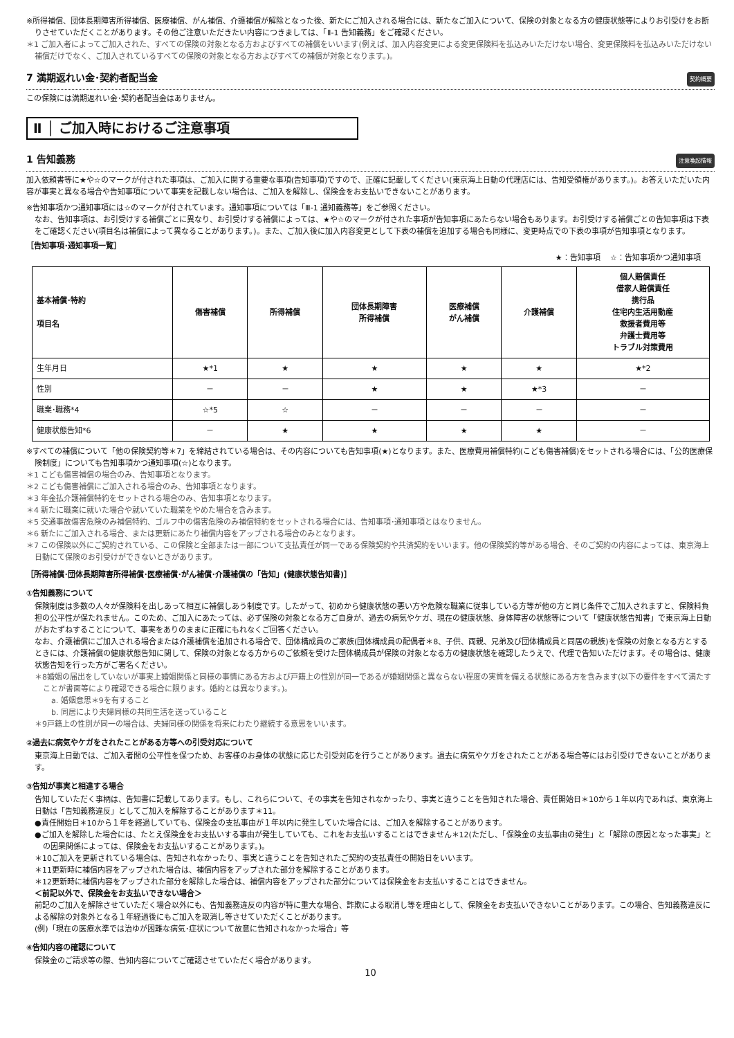※所得補償、団体長期障害所得補償、医療補償、がん補償、介護補償が解除となった後、新たにご加入される場合には、新たなご加入について、保険の対象となる方の健康状態等によりお引受けをお断りさせていただくことがあります。その他ご注意いただきたい内容につきましては、「Ⅱ-1 告知義務」をご確認ください。
＊1 ご加入者によってご加入された、すべての保険の対象となる方およびすべての補償をいいます(例えば、加入内容変更による変更保険料を払込みいただけない場合、変更保険料を払込みいただけない補償だけでなく、ご加入されているすべての保険の対象となる方およびすべての補償が対象となります。)。
7 満期返れい金･契約者配当金 契約概要
この保険には満期返れい金･契約者配当金はありません。
Ⅱ │ ご加入時におけるご注意事項
1 告知義務 注意喚起情報
加入依頼書等に★や☆のマークが付された事項は、ご加入に関する重要な事項(告知事項)ですので、正確に記載してください(東京海上日動の代理店には、告知受領権があります。)。お答えいただいた内容が事実と異なる場合や告知事項について事実を記載しない場合は、ご加入を解除し、保険金をお支払いできないことがあります。
※告知事項かつ通知事項には☆のマークが付されています。通知事項については「Ⅲ-1 通知義務等」をご参照ください。
なお、告知事項は、お引受けする補償ごとに異なり、お引受けする補償によっては、★や☆のマークが付された事項が告知事項にあたらない場合もあります。お引受けする補償ごとの告知事項は下表をご確認ください(項目名は補償によって異なることがあります。)。また、ご加入後に加入内容変更として下表の補償を追加する場合も同様に、変更時点での下表の事項が告知事項となります。
［告知事項･通知事項一覧］
★：告知事項　 ☆：告知事項かつ通知事項
| 基本補償･特約 項目名 | 傷害補償 | 所得補償 | 団体長期障害 所得補償 | 医療補償 がん補償 | 介護補償 | 個人賠償責任 借家人賠償責任 携行品 住宅内生活用動産 救援者費用等 弁護士費用等 トラブル対策費用 |
| --- | --- | --- | --- | --- | --- | --- |
| 生年月日 | ★*1 | ★ | ★ | ★ | ★ | ★*2 |
| 性別 | － | － | ★ | ★ | ★*3 | － |
| 職業･職務*4 | ☆*5 | ☆ | － | － | － | － |
| 健康状態告知*6 | － | ★ | ★ | ★ | ★ | － |
※すべての補償について「他の保険契約等＊7」を締結されている場合は、その内容についても告知事項(★)となります。また、医療費用補償特約(こども傷害補償)をセットされる場合には、「公的医療保険制度」についても告知事項かつ通知事項(☆)となります。
＊1 こども傷害補償の場合のみ、告知事項となります。
＊2 こども傷害補償にご加入される場合のみ、告知事項となります。
＊3 年金払介護補償特約をセットされる場合のみ、告知事項となります。
＊4 新たに職業に就いた場合や就いていた職業をやめた場合を含みます。
＊5 交通事故傷害危険のみ補償特約、ゴルフ中の傷害危険のみ補償特約をセットされる場合には、告知事項･通知事項とはなりません。
＊6 新たにご加入される場合、または更新にあたり補償内容をアップされる場合のみとなります。
＊7 この保険以外にご契約されている、この保険と全部または一部について支払責任が同一である保険契約や共済契約をいいます。他の保険契約等がある場合、そのご契約の内容によっては、東京海上日動にて保険のお引受けができないときがあります。
［所得補償･団体長期障害所得補償･医療補償･がん補償･介護補償の「告知」(健康状態告知書)］
①告知義務について
保険制度は多数の人々が保険料を出しあって相互に補償しあう制度です。したがって、初めから健康状態の悪い方や危険な職業に従事している方等が他の方と同じ条件でご加入されますと、保険料負担の公平性が保たれません。このため、ご加入にあたっては、必ず保険の対象となる方ご自身が、過去の病気やケガ、現在の健康状態、身体障害の状態等について「健康状態告知書」で東京海上日動がおたずねすることについて、事実をありのままに正確にもれなくご回答ください。
なお、介護補償にご加入される場合または介護補償を追加される場合で、団体構成員のご家族(団体構成員の配偶者＊8、子供、両親、兄弟及び団体構成員と同居の親族)を保険の対象となる方とするときには、介護補償の健康状態告知に関して、保険の対象となる方からのご依頼を受けた団体構成員が保険の対象となる方の健康状態を確認したうえで、代理で告知いただけます。その場合は、健康状態告知を行った方がご署名ください。
＊8婚姻の届出をしていないが事実上婚姻関係と同様の事情にある方および戸籍上の性別が同一であるが婚姻関係と異ならない程度の実質を備える状態にある方を含みます(以下の要件をすべて満たすことが書面等により確認できる場合に限ります。婚約とは異なります。)。
a. 婚姻意思＊9を有すること
b. 同居により夫婦同様の共同生活を送っていること
＊9戸籍上の性別が同一の場合は、夫婦同様の関係を将来にわたり継続する意思をいいます。
②過去に病気やケガをされたことがある方等への引受対応について
東京海上日動では、ご加入者間の公平性を保つため、お客様のお身体の状態に応じた引受対応を行うことがあります。過去に病気やケガをされたことがある場合等にはお引受けできないことがあります。
③告知が事実と相違する場合
告知していただく事柄は、告知書に記載してあります。もし、これらについて、その事実を告知されなかったり、事実と違うことを告知された場合、責任開始日＊10から１年以内であれば、東京海上日動は「告知義務違反」としてご加入を解除することがあります＊11。
●責任開始日＊10から１年を経過していても、保険金の支払事由が１年以内に発生していた場合には、ご加入を解除することがあります。
●ご加入を解除した場合には、たとえ保険金をお支払いする事由が発生していても、これをお支払いすることはできません＊12(ただし、「保険金の支払事由の発生」と「解除の原因となった事実」との因果関係によっては、保険金をお支払いすることがあります。)。
＊10ご加入を更新されている場合は、告知されなかったり、事実と違うことを告知されたご契約の支払責任の開始日をいいます。
＊11更新時に補償内容をアップされた場合は、補償内容をアップされた部分を解除することがあります。
＊12更新時に補償内容をアップされた部分を解除した場合は、補償内容をアップされた部分については保険金をお支払いすることはできません。
＜前記以外で、保険金をお支払いできない場合＞
前記のご加入を解除させていただく場合以外にも、告知義務違反の内容が特に重大な場合、詐欺による取消し等を理由として、保険金をお支払いできないことがあります。この場合、告知義務違反による解除の対象外となる１年経過後にもご加入を取消し等させていただくことがあります。
(例)「現在の医療水準では治ゆが困難な病気･症状について故意に告知されなかった場合」等
④告知内容の確認について
保険金のご請求等の際、告知内容についてご確認させていただく場合があります。
10